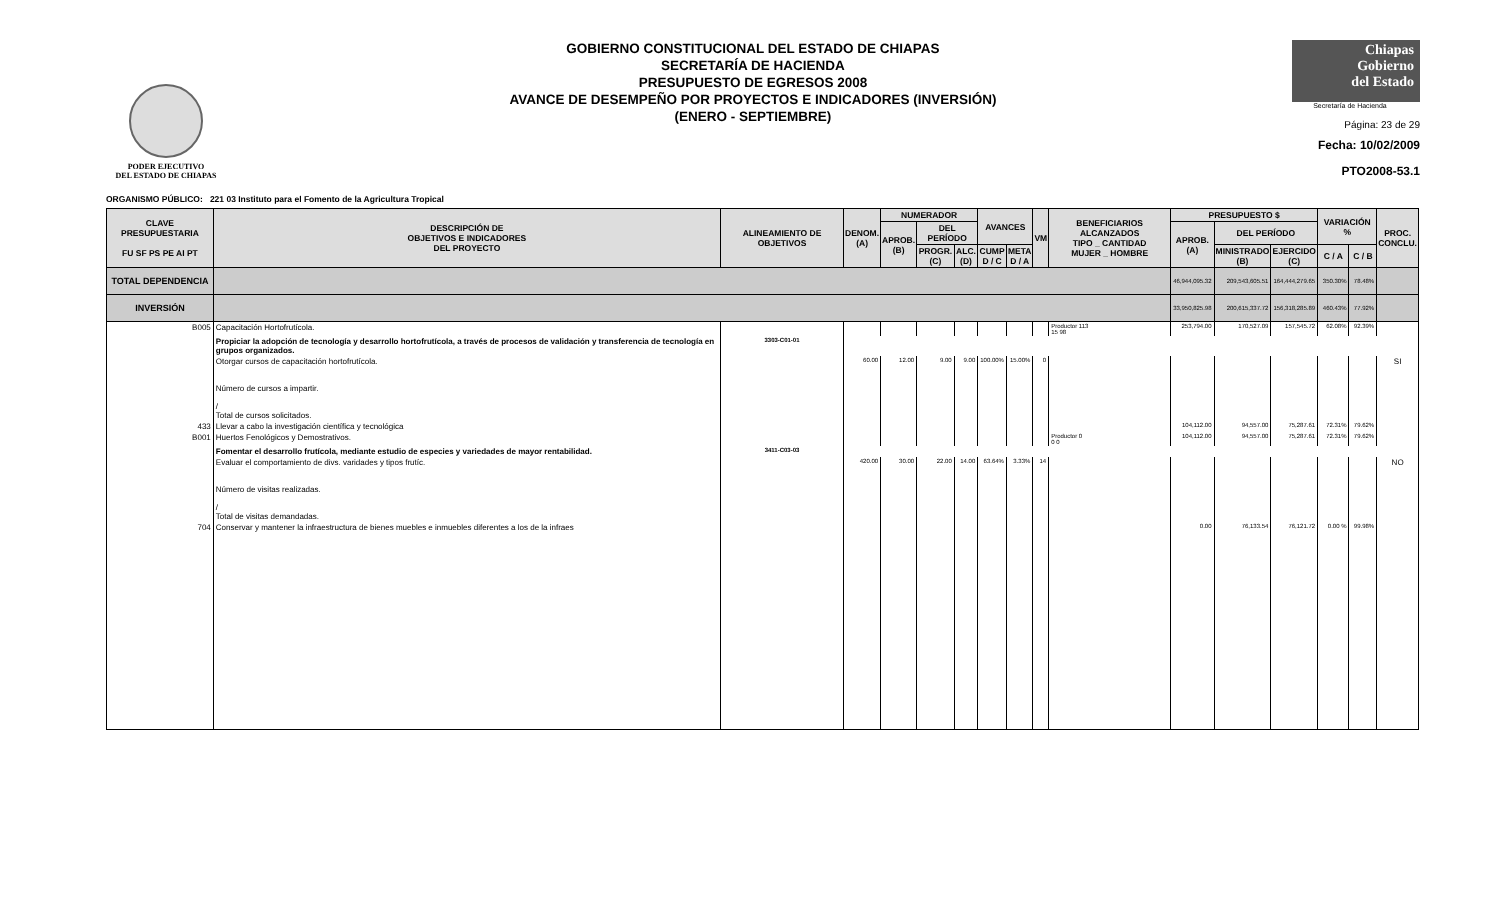PODER EJECUTIVO
DEL ESTADO DE CHIAPAS
GOBIERNO CONSTITUCIONAL DEL ESTADO DE CHIAPAS
SECRETARÍA DE HACIENDA
PRESUPUESTO DE EGRESOS 2008
AVANCE DE DESEMPEÑO POR PROYECTOS E INDICADORES (INVERSIÓN)
(ENERO - SEPTIEMBRE)
Chiapas
Gobierno
del Estado
Secretaría de Hacienda
Página: 23 de 29
Fecha: 10/02/2009
PTO2008-53.1
ORGANISMO PÚBLICO: 221 03 Instituto para el Fomento de la Agricultura Tropical
| CLAVE PRESUPUESTARIA FU SF PS PE AI PT | DESCRIPCIÓN DE OBJETIVOS E INDICADORES DEL PROYECTO | ALINEAMIENTO DE OBJETIVOS | DENOM. (A) | NUMERADOR | | | AVANCES | | VM | BENEFICIARIOS ALCANZADOS TIPO _ CANTIDAD MUJER _ HOMBRE | PRESUPUESTO $ | | | VARIACIÓN % | | PROC. CONCLU. |
| --- | --- | --- | --- | --- | --- | --- | --- | --- | --- | --- | --- | --- | --- | --- | --- | --- |
| | | | | APROB. (B) | DEL PERÍODO | | | | | | APROB. (A) | DEL PERÍODO | | | | |
| | | | | | PROGR. (C) | ALC. (D) | CUMP D / C | META D / A | | | | MINISTRADO (B) | EJERCIDO (C) | C / A | C / B | |
| TOTAL DEPENDENCIA | | | | | | | | | | | 46,944,095.32 | 209,543,605.51 | 164,444,279.65 | 350.30% | 78.48% | |
| INVERSIÓN | | | | | | | | | | | 33,950,825.98 | 200,615,337.72 | 156,318,285.89 | 460.43% | 77.92% | |
| B005 | Capacitación Hortofrutícola. | | | | | | | | | Productor 113 15 98 | 253,794.00 | 170,527.09 | 157,545.72 | 62.08% | 92.39% | |
| | Propiciar la adopción de tecnología y desarrollo hortofrutícola, a través de procesos de validación y transferencia de tecnología en grupos organizados. | 3303-C01-01 | | | | | | | | | | | | | | |
| | Otorgar cursos de capacitación hortofrutícola. Número de cursos a impartir. / Total de cursos solicitados. | | 60.00 | 12.00 | 9.00 | 9.00 | 100.00% | 15.00% | 0 | | | | | | | SI |
| 433 | Llevar a cabo la investigación científica y tecnológica | | | | | | | | | | 104,112.00 | 94,557.00 | 75,287.61 | 72.31% | 79.62% | |
| B001 | Huertos Fenológicos y Demostrativos. | | | | | | | | | Productor 0 0 0 | 104,112.00 | 94,557.00 | 75,287.61 | 72.31% | 79.62% | |
| | Fomentar el desarrollo frutícola, mediante estudio de especies y variedades de mayor rentabilidad. | 3411-C03-03 | | | | | | | | | | | | | | |
| | Evaluar el comportamiento de divs. varidades y tipos frutíc. Número de visitas realizadas. / Total de visitas demandadas. | | 420.00 | 30.00 | 22.00 | 14.00 | 63.64% | 3.33% | 14 | | | | | | | NO |
| 704 | Conservar y mantener la infraestructura de bienes muebles e inmuebles diferentes a los de la infraes | | | | | | | | | | 0.00 | 76,133.54 | 76,121.72 | 0.00 % | 99.98% | |